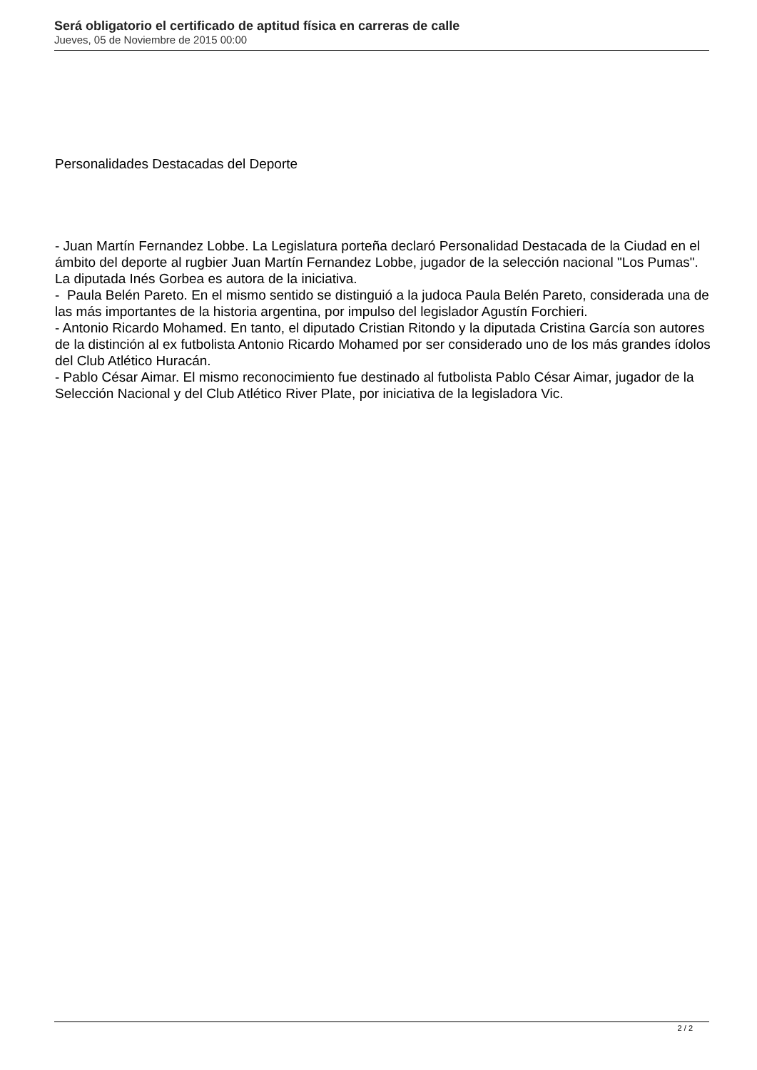Será obligatorio el certificado de aptitud física en carreras de calle
Jueves, 05 de Noviembre de 2015 00:00
Personalidades Destacadas del Deporte
- Juan Martín Fernandez Lobbe. La Legislatura porteña declaró Personalidad Destacada de la Ciudad en el ámbito del deporte al rugbier Juan Martín Fernandez Lobbe, jugador de la selección nacional "Los Pumas". La diputada Inés Gorbea es autora de la iniciativa.
- Paula Belén Pareto. En el mismo sentido se distinguió a la judoca Paula Belén Pareto, considerada una de las más importantes de la historia argentina, por impulso del legislador Agustín Forchieri.
- Antonio Ricardo Mohamed. En tanto, el diputado Cristian Ritondo y la diputada Cristina García son autores de la distinción al ex futbolista Antonio Ricardo Mohamed por ser considerado uno de los más grandes ídolos del Club Atlético Huracán.
- Pablo César Aimar. El mismo reconocimiento fue destinado al futbolista Pablo César Aimar, jugador de la Selección Nacional y del Club Atlético River Plate, por iniciativa de la legisladora Vic.
2 / 2